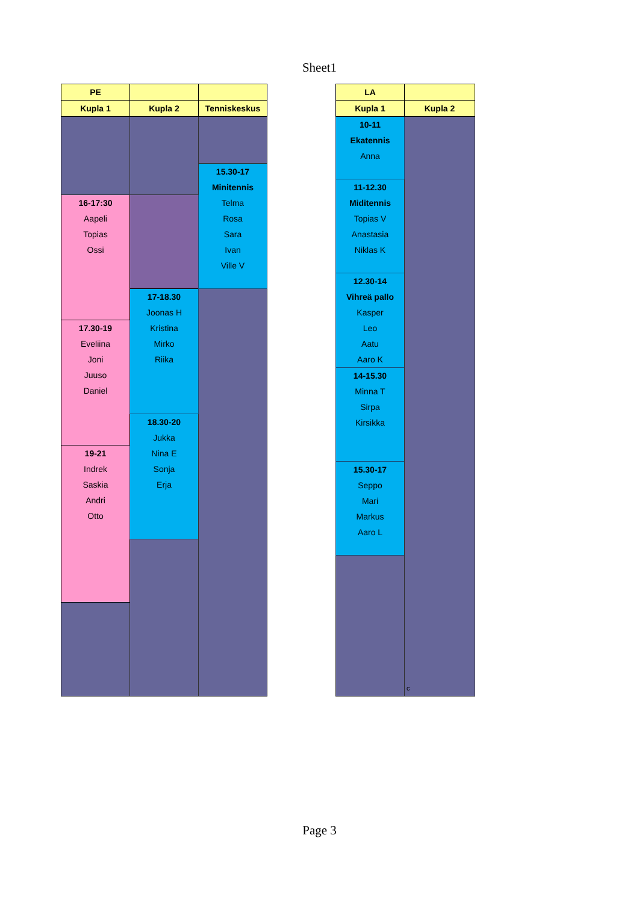Sheet1
| PE | | |
| --- | --- | --- |
| Kupla 1 | Kupla 2 | Tenniskeskus |
| | | 15.30-17 Minitennis Telma Rosa Sara Ivan Ville V |
| 16-17:30 Aapeli Topias Ossi | | |
| | 17-18.30 Joonas H Kristina Mirko Riika | |
| 17.30-19 Eveliina Joni Juuso Daniel | | |
| | 18.30-20 Jukka Nina E Sonja Erja | |
| 19-21 Indrek Saskia Andri Otto | | |
| LA | |
| --- | --- |
| Kupla 1 | Kupla 2 |
| 10-11 Ekatennis Anna | c |
| 11-12.30 Miditennis Topias V Anastasia Niklas K | |
| 12.30-14 Vihreä pallo Kasper Leo Aatu Aaro K | |
| 14-15.30 Minna T Sirpa Kirsikka | |
| 15.30-17 Seppo Mari Markus Aaro L | |
Page 3